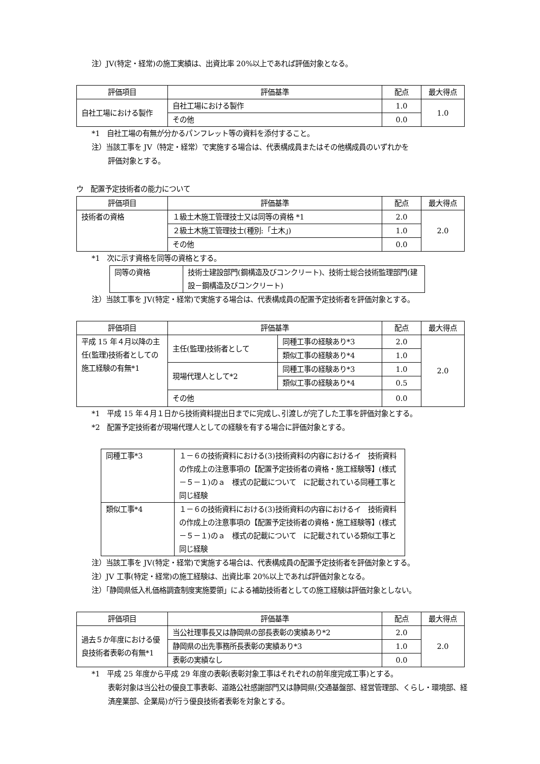注）JV(特定・経常)の施工実績は、出資比率 20%以上であれば評価対象となる。
| 評価項目 | 評価基準 | 配点 | 最大得点 |
| --- | --- | --- | --- |
| 自社工場における製作 | 自社工場における製作 | 1.0 | 1.0 |
| | その他 | 0.0 | |
*1　自社工場の有無が分かるパンフレット等の資料を添付すること。
注）当該工事を JV（特定・経常）で実施する場合は、代表構成員またはその他構成員のいずれかを
評価対象とする。
ウ　配置予定技術者の能力について
| 評価項目 | 評価基準 | 配点 | 最大得点 |
| --- | --- | --- | --- |
| 技術者の資格 | １級土木施工管理技士又は同等の資格 *1 | 2.0 | 2.0 |
| | ２級土木施工管理技士(種別:「土木」) | 1.0 | |
| | その他 | 0.0 | |
*1　次に示す資格を同等の資格とする。
| 同等の資格 | 技術士建設部門(鋼構造及びコンクリート)、技術士総合技術監理部門(建設－鋼構造及びコンクリート) |
注）当該工事を JV(特定・経常)で実施する場合は、代表構成員の配置予定技術者を評価対象とする。
| 評価項目 | 評価基準 | | 配点 | 最大得点 |
| --- | --- | --- | --- | --- |
| 平成 15 年４月以降の主任(監理)技術者としての施工経験の有無*1 | 主任(監理)技術者として | 同種工事の経験あり*3 | 2.0 | 2.0 |
| | | 類似工事の経験あり*4 | 1.0 | |
| | 現場代理人として*2 | 同種工事の経験あり*3 | 1.0 | |
| | | 類似工事の経験あり*4 | 0.5 | |
| | その他 | | 0.0 | |
*1　平成 15 年４月１日から技術資料提出日までに完成し､引渡しが完了した工事を評価対象とする。
*2　配置予定技術者が現場代理人としての経験を有する場合に評価対象とする。
| 同種工事*3 | １－６の技術資料における(3)技術資料の内容におけるイ 技術資料の作成上の注意事項の【配置予定技術者の資格・施工経験等】(様式－５－１)のａ 様式の記載について に記載されている同種工事と同じ経験 |
| 類似工事*4 | １－６の技術資料における(3)技術資料の内容におけるイ 技術資料の作成上の注意事項の【配置予定技術者の資格・施工経験等】(様式－５－１)のａ 様式の記載について に記載されている類似工事と同じ経験 |
注）当該工事を JV(特定・経常)で実施する場合は、代表構成員の配置予定技術者を評価対象とする。
注）JV 工事(特定・経常)の施工経験は、出資比率 20%以上であれば評価対象となる。
注）「静岡県低入札価格調査制度実施要領」による補助技術者としての施工経験は評価対象としない。
| 評価項目 | 評価基準 | 配点 | 最大得点 |
| --- | --- | --- | --- |
| 過去５か年度における優良技術者表彰の有無*1 | 当公社理事長又は静岡県の部長表彰の実績あり*2 | 2.0 | 2.0 |
| | 静岡県の出先事務所長表彰の実績あり*3 | 1.0 | |
| | 表彰の実績なし | 0.0 | |
*1　平成 25 年度から平成 29 年度の表彰(表彰対象工事はそれぞれの前年度完成工事)とする。
表彰対象は当公社の優良工事表彰、道路公社感謝部門又は静岡県(交通基盤部、経営管理部、くらし・環境部、経済産業部、企業局)が行う優良技術者表彰を対象とする。